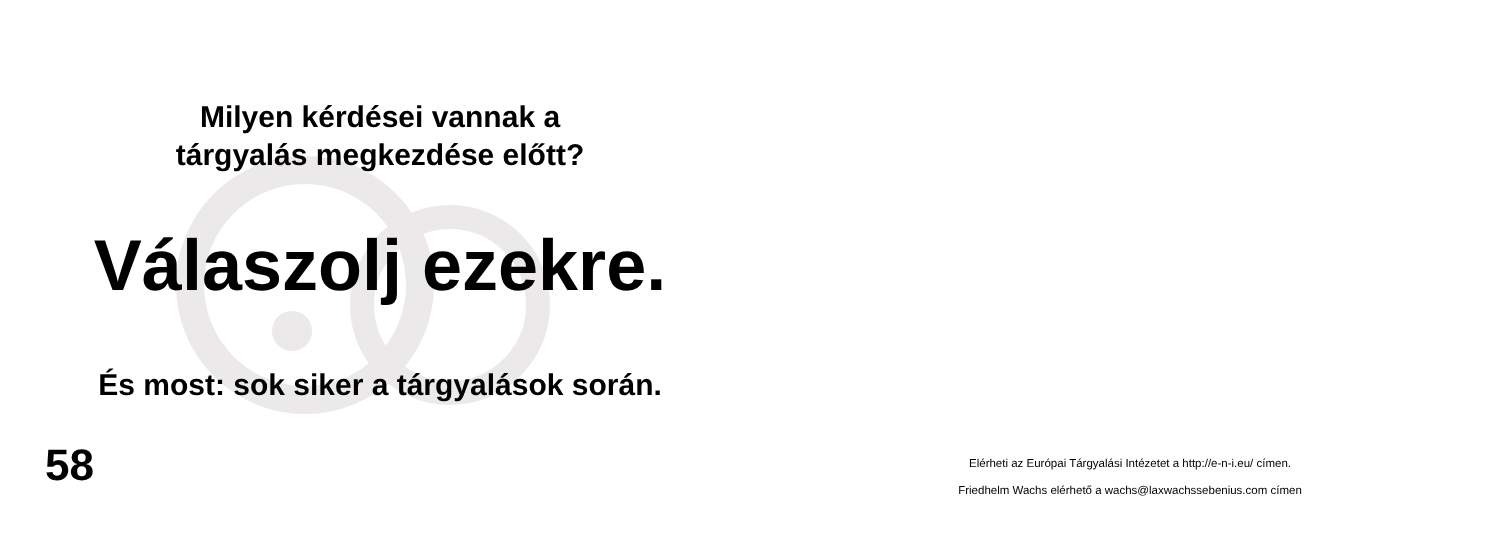Milyen kérdései vannak a
tárgyalás megkezdése előtt?
Válaszolj ezekre.
És most: sok siker a tárgyalások során.
58
Elérheti az Európai Tárgyalási Intézetet a http://e-n-i.eu/ címen.
Friedhelm Wachs elérhető a wachs@laxwachssebenius.com címen